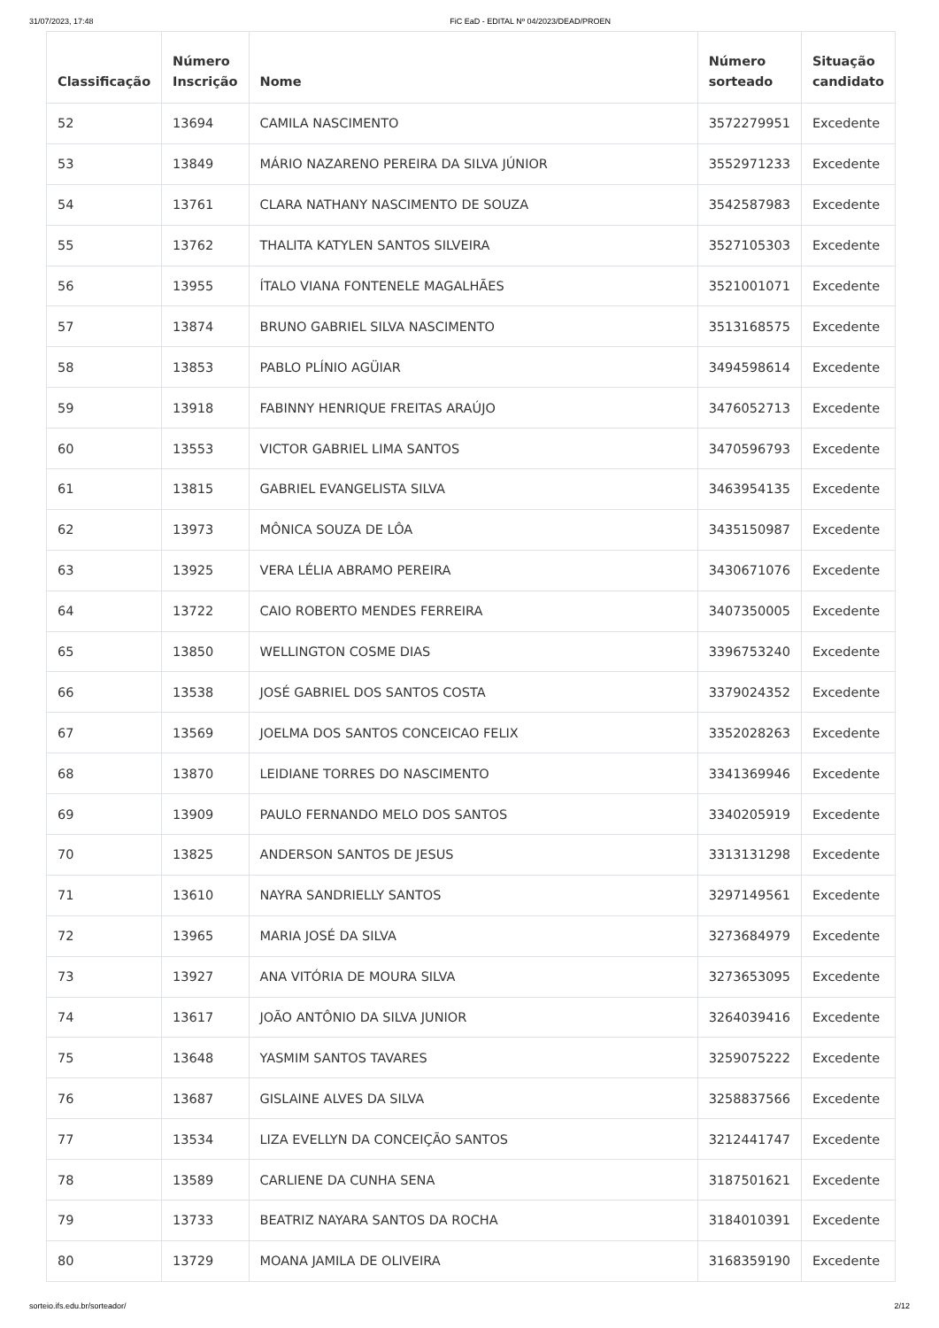31/07/2023, 17:48 FiC EaD - EDITAL Nº 04/2023/DEAD/PROEN
| Classificação | Número Inscrição | Nome | Número sorteado | Situação candidato |
| --- | --- | --- | --- | --- |
| 52 | 13694 | CAMILA NASCIMENTO | 3572279951 | Excedente |
| 53 | 13849 | MÁRIO NAZARENO PEREIRA DA SILVA JÚNIOR | 3552971233 | Excedente |
| 54 | 13761 | CLARA NATHANY NASCIMENTO DE SOUZA | 3542587983 | Excedente |
| 55 | 13762 | THALITA KATYLEN SANTOS SILVEIRA | 3527105303 | Excedente |
| 56 | 13955 | ÍTALO VIANA FONTENELE MAGALHÃES | 3521001071 | Excedente |
| 57 | 13874 | BRUNO GABRIEL SILVA NASCIMENTO | 3513168575 | Excedente |
| 58 | 13853 | PABLO PLÍNIO AGÜIAR | 3494598614 | Excedente |
| 59 | 13918 | FABINNY HENRIQUE FREITAS ARAÚJO | 3476052713 | Excedente |
| 60 | 13553 | VICTOR GABRIEL LIMA SANTOS | 3470596793 | Excedente |
| 61 | 13815 | GABRIEL EVANGELISTA SILVA | 3463954135 | Excedente |
| 62 | 13973 | MÔNICA SOUZA DE LÔA | 3435150987 | Excedente |
| 63 | 13925 | VERA LÉLIA ABRAMO PEREIRA | 3430671076 | Excedente |
| 64 | 13722 | CAIO ROBERTO MENDES FERREIRA | 3407350005 | Excedente |
| 65 | 13850 | WELLINGTON COSME DIAS | 3396753240 | Excedente |
| 66 | 13538 | JOSÉ GABRIEL DOS SANTOS COSTA | 3379024352 | Excedente |
| 67 | 13569 | JOELMA DOS SANTOS CONCEICAO FELIX | 3352028263 | Excedente |
| 68 | 13870 | LEIDIANE TORRES DO NASCIMENTO | 3341369946 | Excedente |
| 69 | 13909 | PAULO FERNANDO MELO DOS SANTOS | 3340205919 | Excedente |
| 70 | 13825 | ANDERSON SANTOS DE JESUS | 3313131298 | Excedente |
| 71 | 13610 | NAYRA SANDRIELLY SANTOS | 3297149561 | Excedente |
| 72 | 13965 | MARIA JOSÉ DA SILVA | 3273684979 | Excedente |
| 73 | 13927 | ANA VITÓRIA DE MOURA SILVA | 3273653095 | Excedente |
| 74 | 13617 | JOÃO ANTÔNIO DA SILVA JUNIOR | 3264039416 | Excedente |
| 75 | 13648 | YASMIM SANTOS TAVARES | 3259075222 | Excedente |
| 76 | 13687 | GISLAINE ALVES DA SILVA | 3258837566 | Excedente |
| 77 | 13534 | LIZA EVELLYN DA CONCEIÇÃO SANTOS | 3212441747 | Excedente |
| 78 | 13589 | CARLIENE DA CUNHA SENA | 3187501621 | Excedente |
| 79 | 13733 | BEATRIZ NAYARA SANTOS DA ROCHA | 3184010391 | Excedente |
| 80 | 13729 | MOANA JAMILA DE OLIVEIRA | 3168359190 | Excedente |
sorteio.ifs.edu.br/sorteador/ 2/12